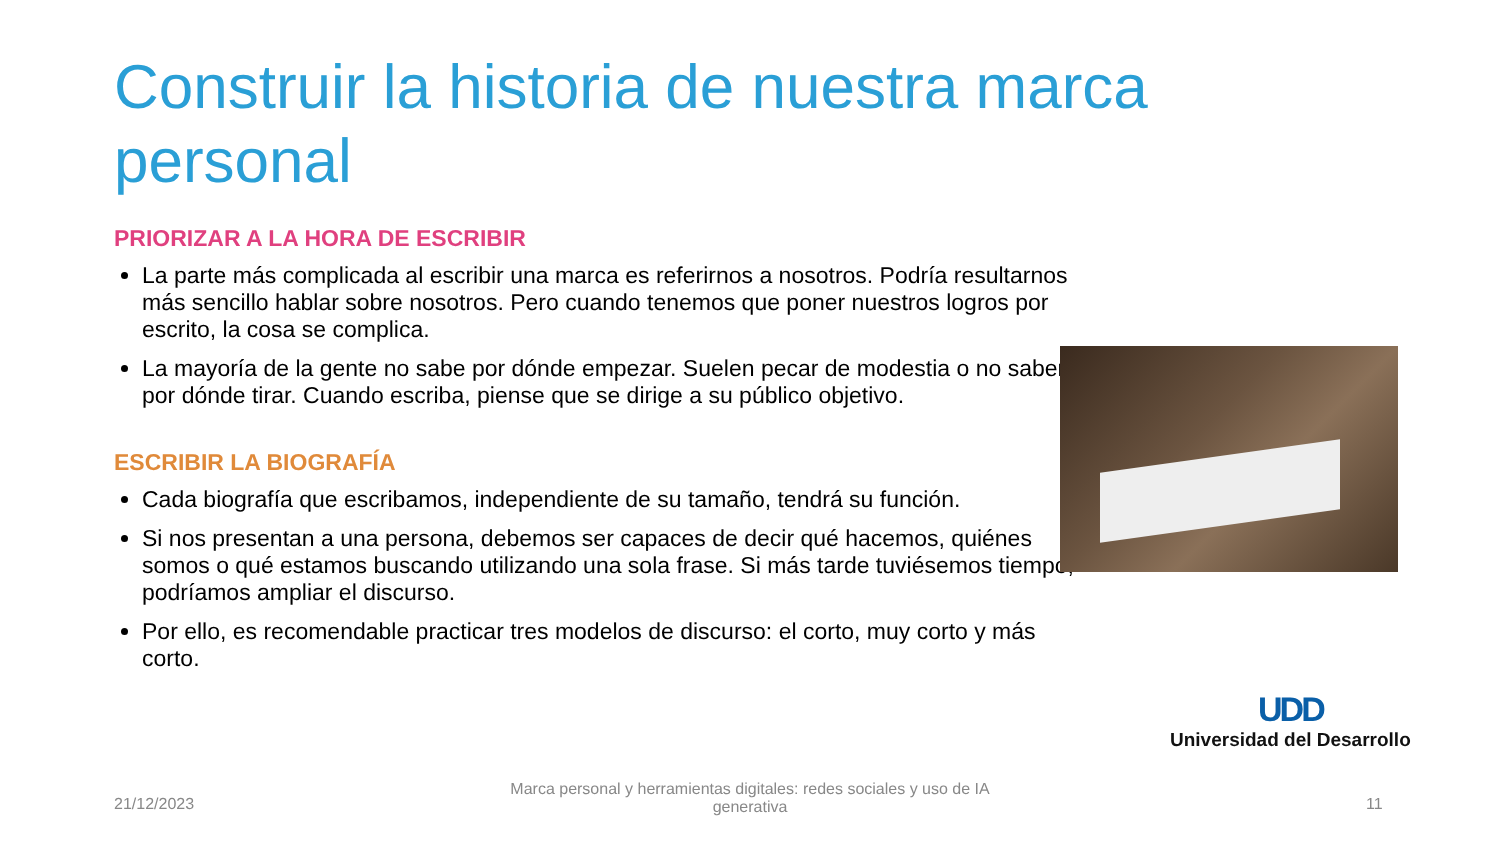Construir la historia de nuestra marca personal
PRIORIZAR A LA HORA DE ESCRIBIR
La parte más complicada al escribir una marca es referirnos a nosotros. Podría resultarnos más sencillo hablar sobre nosotros. Pero cuando tenemos que poner nuestros logros por escrito, la cosa se complica.
La mayoría de la gente no sabe por dónde empezar. Suelen pecar de modestia o no saben por dónde tirar. Cuando escriba, piense que se dirige a su público objetivo.
ESCRIBIR LA BIOGRAFÍA
Cada biografía que escribamos, independiente de su tamaño, tendrá su función.
Si nos presentan a una persona, debemos ser capaces de decir qué hacemos, quiénes somos o qué estamos buscando utilizando una sola frase. Si más tarde tuviésemos tiempo, podríamos ampliar el discurso.
Por ello, es recomendable practicar tres modelos de discurso: el corto, muy corto y más corto.
UDD
Universidad del Desarrollo
21/12/2023
Marca personal y herramientas digitales: redes sociales y uso de IA generativa
11